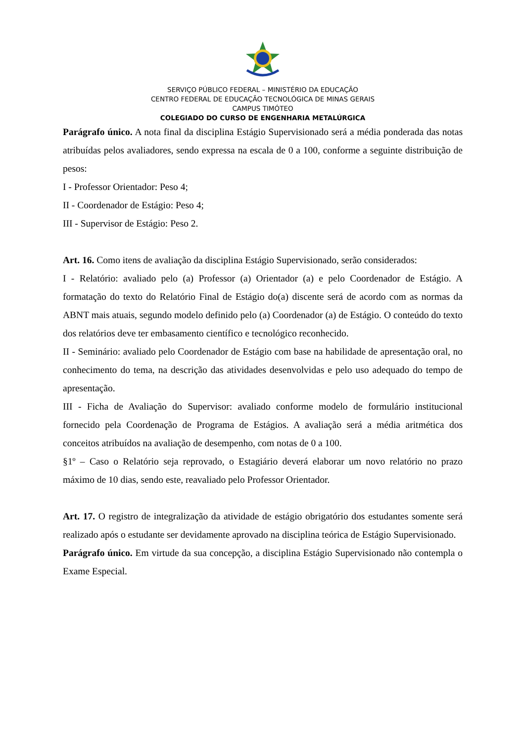SERVIÇO PÚBLICO FEDERAL – MINISTÉRIO DA EDUCAÇÃO
CENTRO FEDERAL DE EDUCAÇÃO TECNOLÓGICA DE MINAS GERAIS
CAMPUS TIMÓTEO
COLEGIADO DO CURSO DE ENGENHARIA METALÚRGICA
Parágrafo único. A nota final da disciplina Estágio Supervisionado será a média ponderada das notas atribuídas pelos avaliadores, sendo expressa na escala de 0 a 100, conforme a seguinte distribuição de pesos:
I - Professor Orientador: Peso 4;
II - Coordenador de Estágio: Peso 4;
III - Supervisor de Estágio: Peso 2.
Art. 16. Como itens de avaliação da disciplina Estágio Supervisionado, serão considerados:
I - Relatório: avaliado pelo (a) Professor (a) Orientador (a) e pelo Coordenador de Estágio. A formatação do texto do Relatório Final de Estágio do(a) discente será de acordo com as normas da ABNT mais atuais, segundo modelo definido pelo (a) Coordenador (a) de Estágio. O conteúdo do texto dos relatórios deve ter embasamento científico e tecnológico reconhecido.
II - Seminário: avaliado pelo Coordenador de Estágio com base na habilidade de apresentação oral, no conhecimento do tema, na descrição das atividades desenvolvidas e pelo uso adequado do tempo de apresentação.
III - Ficha de Avaliação do Supervisor: avaliado conforme modelo de formulário institucional fornecido pela Coordenação de Programa de Estágios. A avaliação será a média aritmética dos conceitos atribuídos na avaliação de desempenho, com notas de 0 a 100.
§1º – Caso o Relatório seja reprovado, o Estagiário deverá elaborar um novo relatório no prazo máximo de 10 dias, sendo este, reavaliado pelo Professor Orientador.
Art. 17. O registro de integralização da atividade de estágio obrigatório dos estudantes somente será realizado após o estudante ser devidamente aprovado na disciplina teórica de Estágio Supervisionado.
Parágrafo único. Em virtude da sua concepção, a disciplina Estágio Supervisionado não contempla o Exame Especial.